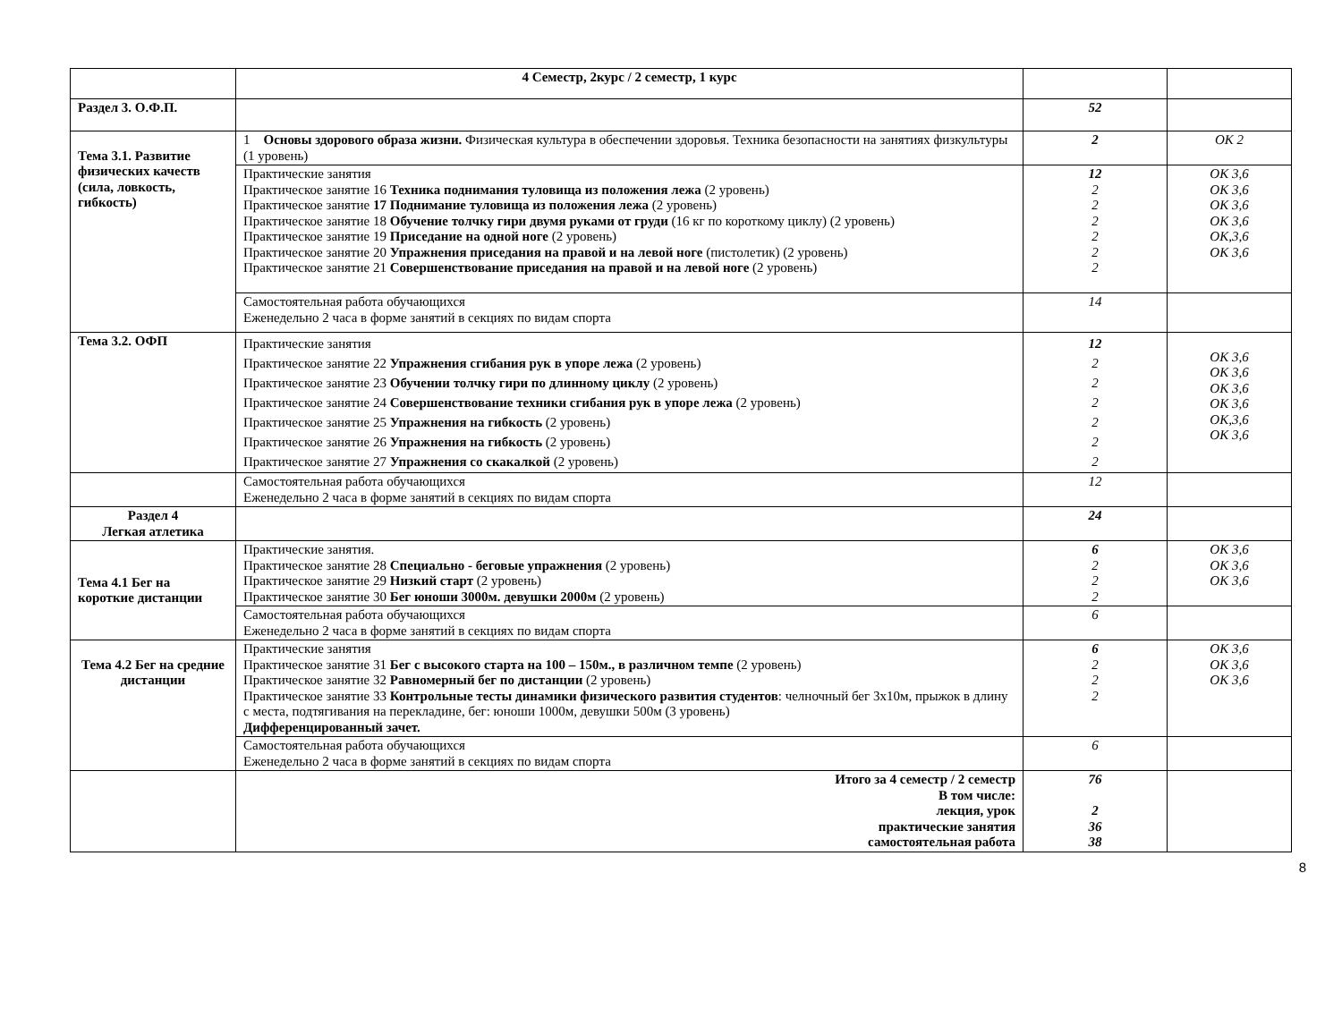| | 4 Семестр, 2курс / 2 семестр, 1 курс | | |
| Раздел 3. О.Ф.П. | | 52 | |
| Тема 3.1. Развитие физических качеств (сила, ловкость, гибкость) | 1 Основы здорового образа жизни. Физическая культура в обеспечении здоровья. Техника безопасности на занятиях физкультуры (1 уровень) | 2 | ОК 2 |
| | Практические занятия Практическое занятие 16 Техника поднимания туловища из положения лежа (2 уровень) Практическое занятие 17 Поднимание туловища из положения лежа (2 уровень) Практическое занятие 18 Обучение толчку гири двумя руками от груди (16 кг по короткому циклу) (2 уровень) Практическое занятие 19 Приседание на одной ноге (2 уровень) Практическое занятие 20 Упражнения приседания на правой и на левой ноге (пистолетик) (2 уровень) Практическое занятие 21 Совершенствование приседания на правой и на левой ноге (2 уровень) | 12 2 2 2 2 2 2 | ОК 3,6 ОК 3,6 ОК 3,6 ОК 3,6 ОК,3,6 ОК 3,6 |
| | Самостоятельная работа обучающихся Еженедельно 2 часа в форме занятий в секциях по видам спорта | 14 | |
| Тема 3.2. ОФП | Практические занятия Практическое занятие 22 Упражнения сгибания рук в упоре лежа (2 уровень) Практическое занятие 23 Обучении толчку гири по длинному циклу (2 уровень) Практическое занятие 24 Совершенствование техники сгибания рук в упоре лежа (2 уровень) Практическое занятие 25 Упражнения на гибкость (2 уровень) Практическое занятие 26 Упражнения на гибкость (2 уровень) Практическое занятие 27 Упражнения со скакалкой (2 уровень) | 12 2 2 2 2 2 2 | ОК 3,6 ОК 3,6 ОК 3,6 ОК 3,6 ОК,3,6 ОК 3,6 |
| | Самостоятельная работа обучающихся Еженедельно 2 часа в форме занятий в секциях по видам спорта | 12 | |
| Раздел 4 Легкая атлетика | | 24 | |
| Тема 4.1 Бег на короткие дистанции | Практические занятия. Практическое занятие 28 Специально - беговые упражнения (2 уровень) Практическое занятие 29 Низкий старт (2 уровень) Практическое занятие 30 Бег юноши 3000м. девушки 2000м (2 уровень) | 6 2 2 2 | ОК 3,6 ОК 3,6 ОК 3,6 |
| | Самостоятельная работа обучающихся Еженедельно 2 часа в форме занятий в секциях по видам спорта | 6 | |
| Тема 4.2 Бег на средние дистанции | Практические занятия Практическое занятие 31 Бег с высокого старта на 100 – 150м., в различном темпе (2 уровень) Практическое занятие 32 Равномерный бег по дистанции (2 уровень) Практическое занятие 33 Контрольные тесты динамики физического развития студентов : челночный бег 3х10м, прыжок в длину с места, подтягивания на перекладине, бег: юноши 1000м, девушки 500м (3 уровень) Дифференцированный зачет. | 6 2 2 2 | ОК 3,6 ОК 3,6 ОК 3,6 |
| | Самостоятельная работа обучающихся Еженедельно 2 часа в форме занятий в секциях по видам спорта | 6 | |
| | Итого за 4 семестр / 2 семестр В том числе: лекция, урок практические занятия самостоятельная работа | 76 2 36 38 | |
8